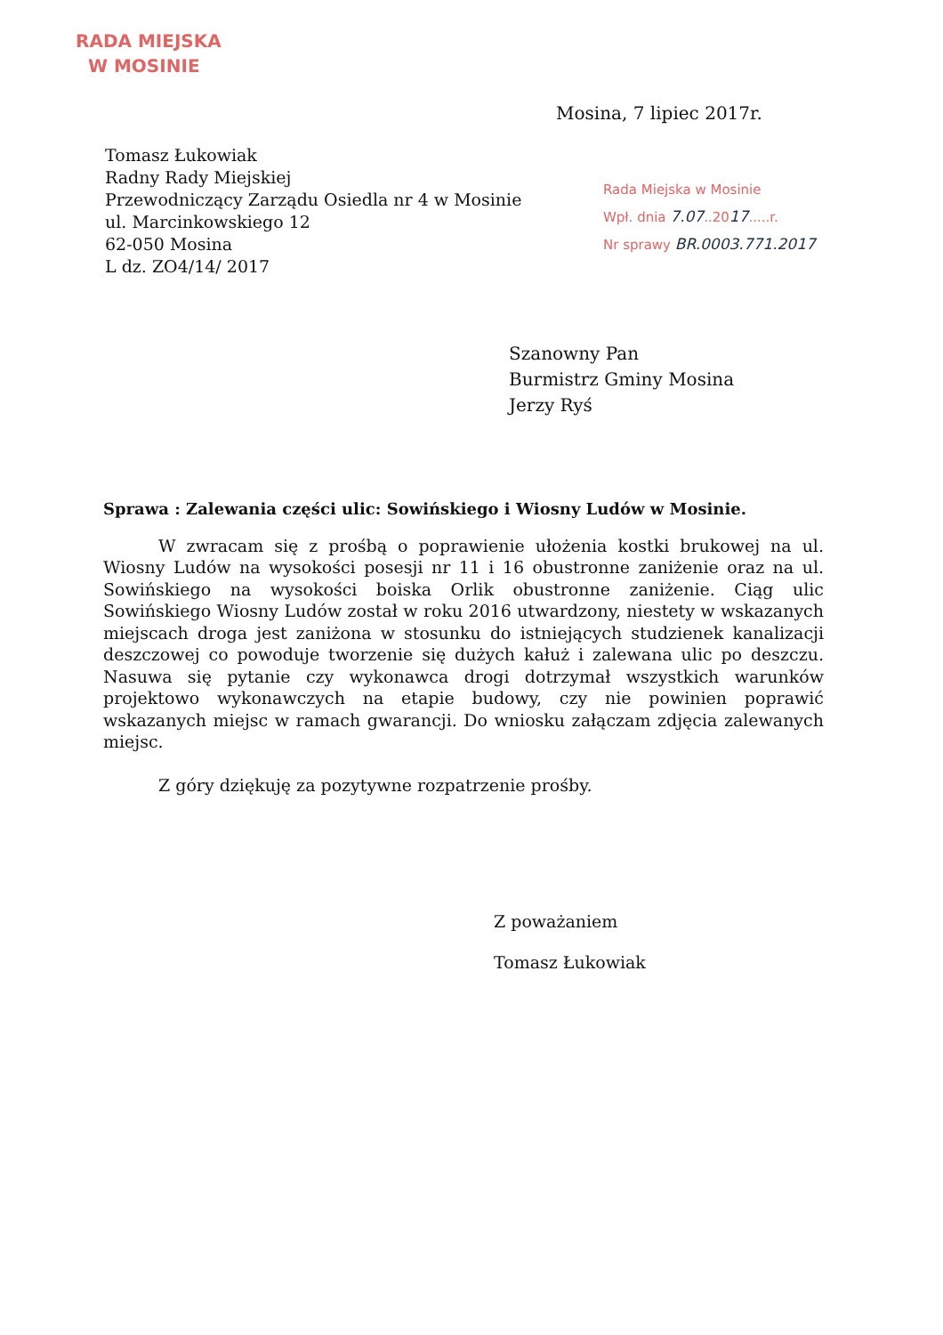RADA MIEJSKA
W MOSINIE
Mosina, 7 lipiec 2017r.
Tomasz Łukowiak
Radny Rady Miejskiej
Przewodniczący Zarządu Osiedla nr 4 w Mosinie
ul. Marcinkowskiego 12
62-050 Mosina
L dz. ZO4/14/ 2017
Rada Miejska w Mosinie
Wpł. dnia 7.07..2017.....r.
Nr sprawy BR.0003.771.2017
Szanowny Pan
Burmistrz Gminy Mosina
Jerzy Ryś
Sprawa : Zalewania części ulic: Sowińskiego i Wiosny Ludów w Mosinie.
W zwracam się z prośbą o poprawienie ułożenia kostki brukowej na ul. Wiosny Ludów na wysokości posesji nr 11 i 16 obustronne zaniżenie oraz na ul. Sowińskiego na wysokości boiska Orlik obustronne zaniżenie. Ciąg ulic Sowińskiego Wiosny Ludów został w roku 2016 utwardzony, niestety w wskazanych miejscach droga jest zaniżona w stosunku do istniejących studzienek kanalizacji deszczowej co powoduje tworzenie się dużych kałuż i zalewana ulic po deszczu. Nasuwa się pytanie czy wykonawca drogi dotrzymał wszystkich warunków projektowo wykonawczych na etapie budowy, czy nie powinien poprawić wskazanych miejsc w ramach gwarancji. Do wniosku załączam zdjęcia zalewanych miejsc.
Z góry dziękuję za pozytywne rozpatrzenie prośby.
Z poważaniem
Tomasz Łukowiak